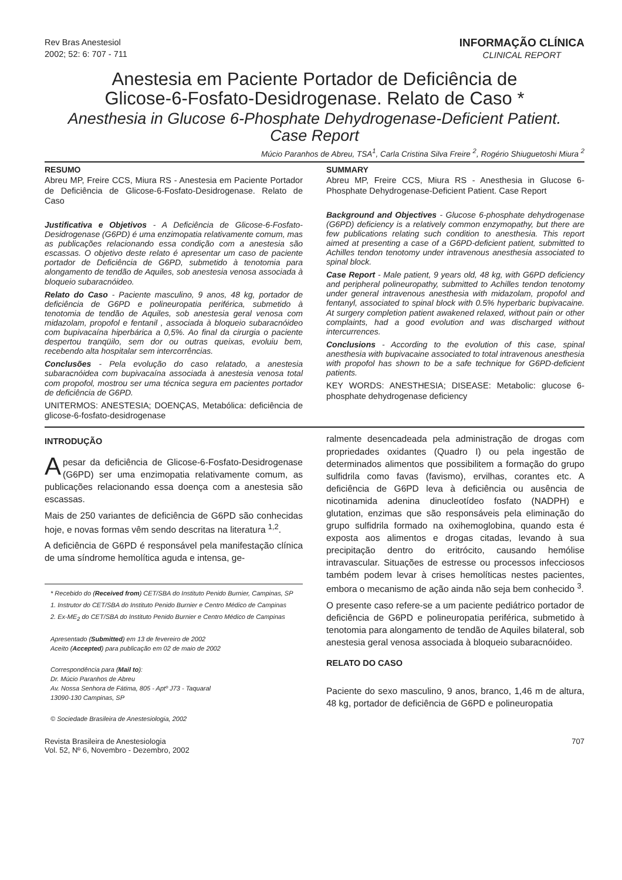Rev Bras Anestesiol
2002; 52: 6: 707 - 711
INFORMAÇÃO CLÍNICA
CLINICAL REPORT
Anestesia em Paciente Portador de Deficiência de
Glicose-6-Fosfato-Desidrogenase. Relato de Caso *
Anesthesia in Glucose 6-Phosphate Dehydrogenase-Deficient Patient.
Case Report
Múcio Paranhos de Abreu, TSA<sup>1</sup>, Carla Cristina Silva Freire <sup>2</sup>, Rogério Shiuguetoshi Miura <sup>2</sup>
RESUMO
Abreu MP, Freire CCS, Miura RS - Anestesia em Paciente Portador de Deficiência de Glicose-6-Fosfato-Desidrogenase. Relato de Caso
Justificativa e Objetivos - A Deficiência de Glicose-6-Fosfato-Desidrogenase (G6PD) é uma enzimopatia relativamente comum, mas as publicações relacionando essa condição com a anestesia são escassas. O objetivo deste relato é apresentar um caso de paciente portador de Deficiência de G6PD, submetido à tenotomia para alongamento de tendão de Aquiles, sob anestesia venosa associada à bloqueio subaracnóideo.
Relato do Caso - Paciente masculino, 9 anos, 48 kg, portador de deficiência de G6PD e polineuropatia periférica, submetido à tenotomia de tendão de Aquiles, sob anestesia geral venosa com midazolam, propofol e fentanil , associada à bloqueio subaracnóideo com bupivacaína hiperbárica a 0,5%. Ao final da cirurgia o paciente despertou tranqüilo, sem dor ou outras queixas, evoluiu bem, recebendo alta hospitalar sem intercorrências.
Conclusões - Pela evolução do caso relatado, a anestesia subaracnóidea com bupivacaína associada à anestesia venosa total com propofol, mostrou ser uma técnica segura em pacientes portador de deficiência de G6PD.
UNITERMOS: ANESTESIA; DOENÇAS, Metabólica: deficiência de glicose-6-fosfato-desidrogenase
SUMMARY
Abreu MP, Freire CCS, Miura RS - Anesthesia in Glucose 6-Phosphate Dehydrogenase-Deficient Patient. Case Report
Background and Objectives - Glucose 6-phosphate dehydrogenase (G6PD) deficiency is a relatively common enzymopathy, but there are few publications relating such condition to anesthesia. This report aimed at presenting a case of a G6PD-deficient patient, submitted to Achilles tendon tenotomy under intravenous anesthesia associated to spinal block.
Case Report - Male patient, 9 years old, 48 kg, with G6PD deficiency and peripheral polineuropathy, submitted to Achilles tendon tenotomy under general intravenous anesthesia with midazolam, propofol and fentanyl, associated to spinal block with 0.5% hyperbaric bupivacaine. At surgery completion patient awakened relaxed, without pain or other complaints, had a good evolution and was discharged without intercurrences.
Conclusions - According to the evolution of this case, spinal anesthesia with bupivacaine associated to total intravenous anesthesia with propofol has shown to be a safe technique for G6PD-deficient patients.
KEY WORDS: ANESTHESIA; DISEASE: Metabolic: glucose 6-phosphate dehydrogenase deficiency
INTRODUÇÃO
Apesar da deficiência de Glicose-6-Fosfato-Desidrogenase (G6PD) ser uma enzimopatia relativamente comum, as publicações relacionando essa doença com a anestesia são escassas.
Mais de 250 variantes de deficiência de G6PD são conhecidas hoje, e novas formas vêm sendo descritas na literatura <sup>1,2</sup>.
A deficiência de G6PD é responsável pela manifestação clínica de uma síndrome hemolítica aguda e intensa, ge-
* Recebido do (Received from) CET/SBA do Instituto Penido Burnier, Campinas, SP
1. Instrutor do CET/SBA do Instituto Penido Burnier e Centro Médico de Campinas
2. Ex-ME<sub>2</sub> do CET/SBA do Instituto Penido Burnier e Centro Médico de Campinas
Apresentado (Submitted) em 13 de fevereiro de 2002
Aceito (Accepted) para publicação em 02 de maio de 2002
Correspondência para (Mail to):
Dr. Múcio Paranhos de Abreu
Av. Nossa Senhora de Fátima, 805 - Aptº J73 - Taquaral
13090-130 Campinas, SP
© Sociedade Brasileira de Anestesiologia, 2002
ralmente desencadeada pela administração de drogas com propriedades oxidantes (Quadro I) ou pela ingestão de determinados alimentos que possibilitem a formação do grupo sulfidrila como favas (favismo), ervilhas, corantes etc. A deficiência de G6PD leva à deficiência ou ausência de nicotinamida adenina dinucleotídeo fosfato (NADPH) e glutation, enzimas que são responsáveis pela eliminação do grupo sulfidrila formado na oxihemoglobina, quando esta é exposta aos alimentos e drogas citadas, levando à sua precipitação dentro do eritrócito, causando hemólise intravascular. Situações de estresse ou processos infecciosos também podem levar à crises hemolíticas nestes pacientes, embora o mecanismo de ação ainda não seja bem conhecido <sup>3</sup>.
O presente caso refere-se a um paciente pediátrico portador de deficiência de G6PD e polineuropatia periférica, submetido à tenotomia para alongamento de tendão de Aquiles bilateral, sob anestesia geral venosa associada à bloqueio subaracnóideo.
RELATO DO CASO
Paciente do sexo masculino, 9 anos, branco, 1,46 m de altura, 48 kg, portador de deficiência de G6PD e polineuropatia
Revista Brasileira de Anestesiologia
Vol. 52, Nº 6, Novembro - Dezembro, 2002
707